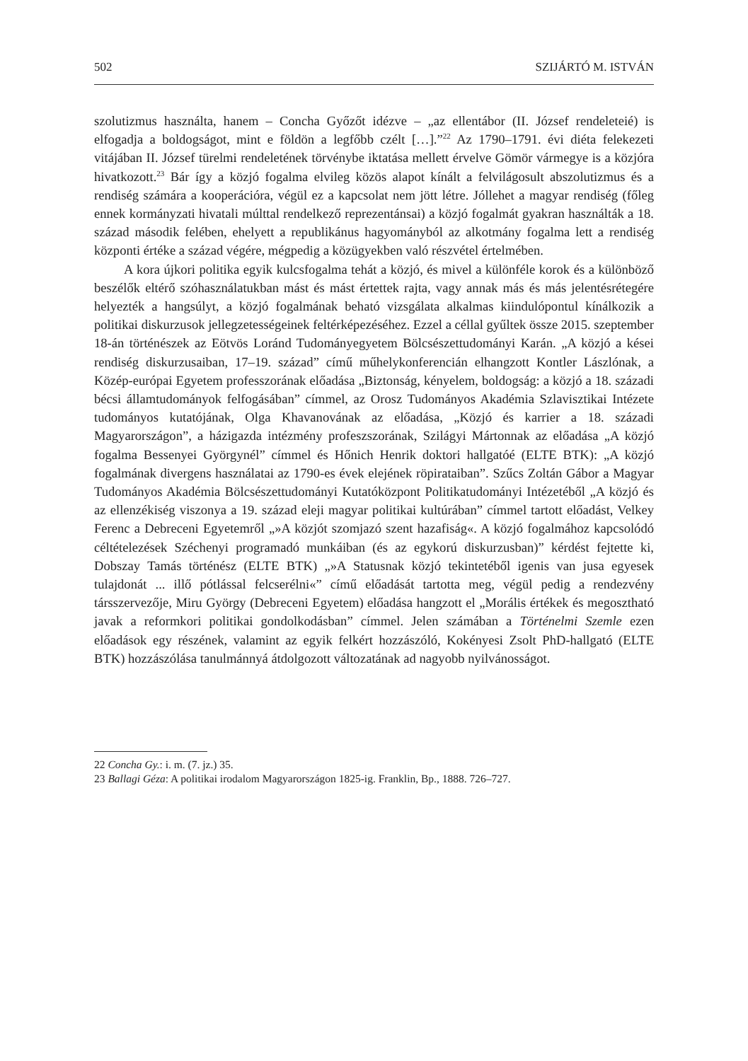502 SZIJÁRTÓ M. ISTVÁN
szolutizmus használta, hanem – Concha Győzőt idézve – „az ellentábor (II. József rendeleteié) is elfogadja a boldogságot, mint e földön a legfőbb czélt […].”<sup>22</sup> Az 1790–1791. évi diéta felekezeti vitájában II. József türelmi rendeletének törvény­be iktatása mellett érvelve Gömör vármegye is a közjóra hivatkozott.<sup>23</sup> Bár így a közjó fogalma elvileg közös alapot kínált a felvilágosult abszolutizmus és a rendiség számára a kooperációra, végül ez a kapcsolat nem jött létre. Jóllehet a magyar rendiség (főleg ennek kormányzati hivatali múlttal rendelkező reprezentánsai) a közjó fogalmát gyakran használták a 18. század második felében, ehelyett a repub­likánus hagyományból az alkotmány fogalma lett a rendiség központi értéke a szá­zad végére, mégpedig a közügyekben való részvétel értelmében.
A kora újkori politika egyik kulcsfogalma tehát a közjó, és mivel a különféle korok és a különböző beszélők eltérő szóhasználatukban mást és mást értettek raj­ta, vagy annak más és más jelentésrétegére helyezték a hangsúlyt, a közjó fogalmá­nak beható vizsgálata alkalmas kiindulópontul kínálkozik a politikai diskurzusok jellegzetességeinek feltérképezéséhez. Ezzel a céllal gyűltek össze 2015. szeptem­ber 18-án történészek az Eötvös Loránd Tudományegyetem Bölcsészettudományi Karán. „A közjó a kései rendiség diskurzusaiban, 17–19. század” című műhely­konferencián elhangzott Kontler Lászlónak, a Közép-európai Egyetem professzo­rának előadása „Biztonság, kényelem, boldogság: a közjó a 18. századi bécsi ál­lamtudományok felfogásában” címmel, az Orosz Tudományos Akadémia Szlavisztikai Intézete tudományos kutatójának, Olga Khavanovának az előadása, „Közjó és karrier a 18. századi Magyarországon”, a házigazda intézmény profesz­szorának, Szilágyi Mártonnak az előadása „A közjó fogalma Bessenyei György­nél” címmel és Hőnich Henrik doktori hallgatóé (ELTE BTK): „A közjó fogalmá­nak divergens használatai az 1790-es évek elejének röpirataiban”. Szűcs Zoltán Gábor a Magyar Tudományos Akadémia Bölcsészettudományi Kutatóközpont Politikatudományi Intézetéből „A közjó és az ellenzékiség viszonya a 19. század eleji magyar politikai kultúrában” címmel tartott előadást, Velkey Ferenc a Debre­ceni Egyetemről „»A közjót szomjazó szent hazafiság«. A közjó fogalmához kap­csolódó céltételezések Széchenyi programadó munkáiban (és az egykorú diskur­zusban)” kérdést fejtette ki, Dobszay Tamás történész (ELTE BTK) „»A Statusnak közjó tekintetéből igenis van jusa egyesek tulajdonát ... illő pótlással felcserélni«” című előadását tartotta meg, végül pedig a rendezvény társszervezője, Miru György (Debreceni Egyetem) előadása hangzott el „Morális értékek és megosztható javak a reformkori politikai gondolkodásban” címmel. Jelen számában a Történelmi Szemle ezen előadások egy részének, valamint az egyik felkért hozzászóló, Koké­nyesi Zsolt PhD-hallgató (ELTE BTK) hozzászólása tanulmánnyá átdolgozott vál­tozatának ad nagyobb nyilvánosságot.
22 Concha Gy.: i. m. (7. jz.) 35.
23 Ballagi Géza: A politikai irodalom Magyarországon 1825-ig. Franklin, Bp., 1888. 726–727.